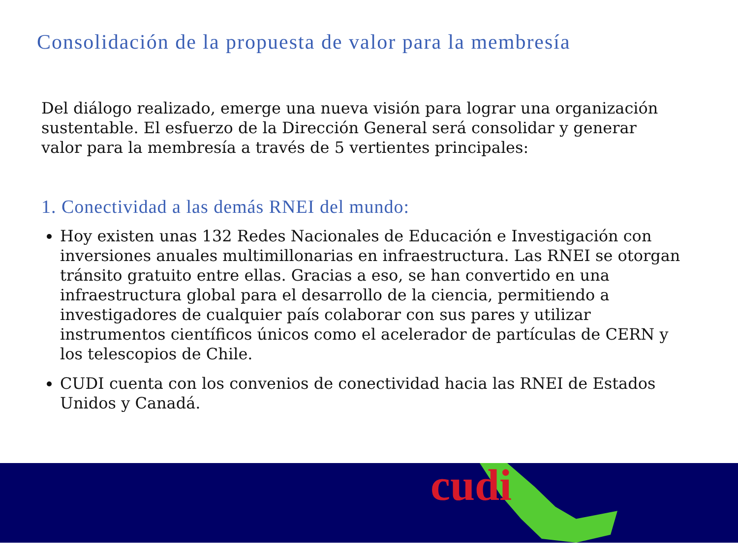Consolidación de la propuesta de valor para la membresía
Del diálogo realizado, emerge una nueva visión para lograr una organización sustentable. El esfuerzo de la Dirección General será consolidar y generar valor para la membresía a través de 5 vertientes principales:
1. Conectividad a las demás RNEI del mundo:
Hoy existen unas 132 Redes Nacionales de Educación e Investigación con inversiones anuales multimillonarias en infraestructura. Las RNEI se otorgan tránsito gratuito entre ellas. Gracias a eso, se han convertido en una infraestructura global para el desarrollo de la ciencia, permitiendo a investigadores de cualquier país colaborar con sus pares y utilizar instrumentos científicos únicos como el acelerador de partículas de CERN y los telescopios de Chile.
CUDI cuenta con los convenios de conectividad hacia las RNEI de Estados Unidos y Canadá.
cudi